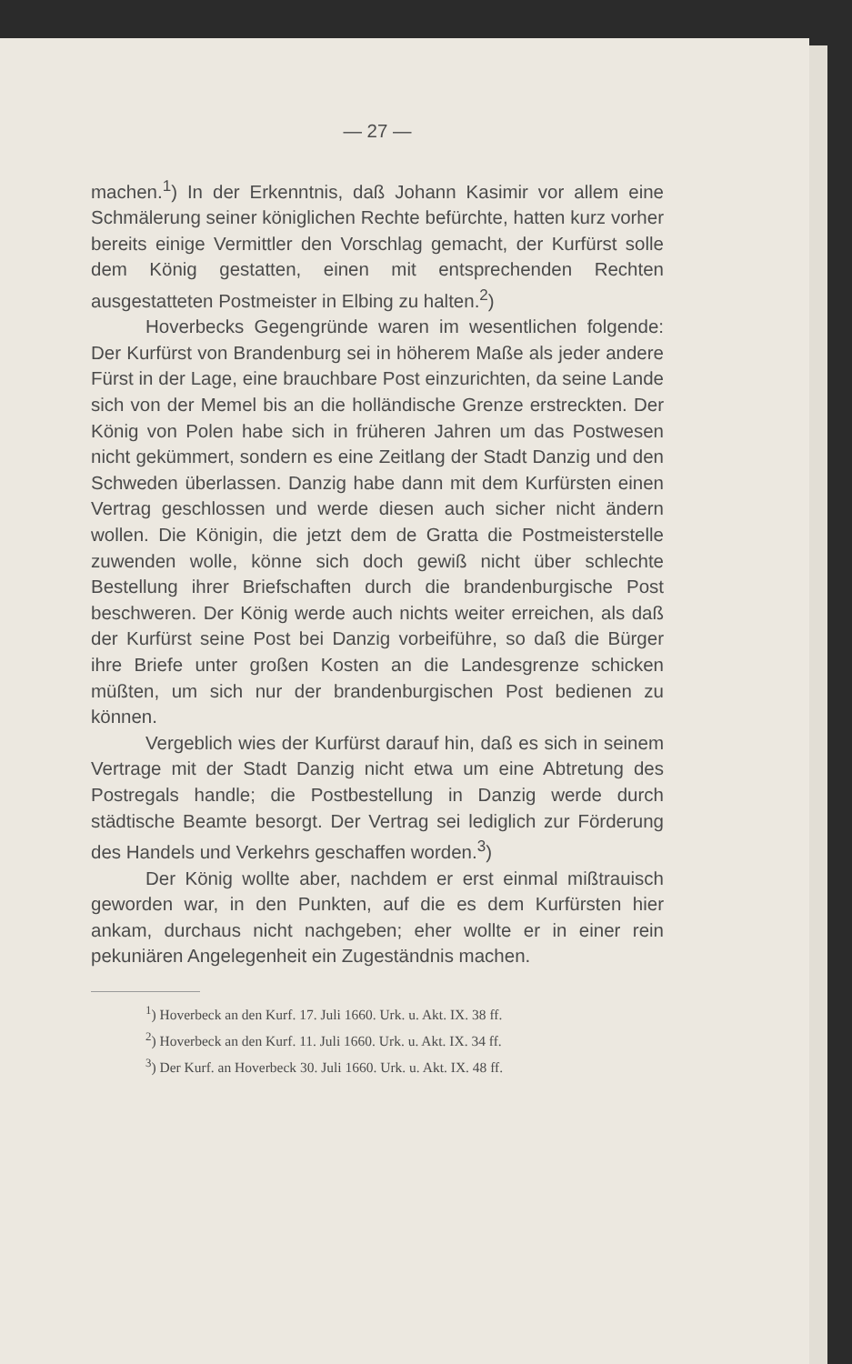— 27 —
machen.<sup>1</sup>) In der Erkenntnis, daß Johann Kasimir vor allem eine Schmälerung seiner königlichen Rechte befürchte, hatten kurz vorher bereits einige Vermittler den Vorschlag gemacht, der Kurfürst solle dem König gestatten, einen mit entsprechenden Rechten ausgestatteten Postmeister in Elbing zu halten.<sup>2</sup>)
Hoverbecks Gegengründe waren im wesentlichen folgende: Der Kurfürst von Brandenburg sei in höherem Maße als jeder andere Fürst in der Lage, eine brauchbare Post einzurichten, da seine Lande sich von der Memel bis an die holländische Grenze erstreckten. Der König von Polen habe sich in früheren Jahren um das Postwesen nicht gekümmert, sondern es eine Zeitlang der Stadt Danzig und den Schweden überlassen. Danzig habe dann mit dem Kurfürsten einen Vertrag geschlossen und werde diesen auch sicher nicht ändern wollen. Die Königin, die jetzt dem de Gratta die Postmeisterstelle zuwenden wolle, könne sich doch gewiß nicht über schlechte Bestellung ihrer Briefschaften durch die brandenburgische Post beschweren. Der König werde auch nichts weiter erreichen, als daß der Kurfürst seine Post bei Danzig vorbeiführe, so daß die Bürger ihre Briefe unter großen Kosten an die Landesgrenze schicken müßten, um sich nur der brandenburgischen Post bedienen zu können.
Vergeblich wies der Kurfürst darauf hin, daß es sich in seinem Vertrage mit der Stadt Danzig nicht etwa um eine Abtretung des Postregals handle; die Postbestellung in Danzig werde durch städtische Beamte besorgt. Der Vertrag sei lediglich zur Förderung des Handels und Verkehrs geschaffen worden.<sup>3</sup>)
Der König wollte aber, nachdem er erst einmal mißtrauisch geworden war, in den Punkten, auf die es dem Kurfürsten hier ankam, durchaus nicht nachgeben; eher wollte er in einer rein pekuniären Angelegenheit ein Zugeständnis machen.
<sup>1</sup>) Hoverbeck an den Kurf. 17. Juli 1660. Urk. u. Akt. IX. 38 ff.
<sup>2</sup>) Hoverbeck an den Kurf. 11. Juli 1660. Urk. u. Akt. IX. 34 ff.
<sup>3</sup>) Der Kurf. an Hoverbeck 30. Juli 1660. Urk. u. Akt. IX. 48 ff.